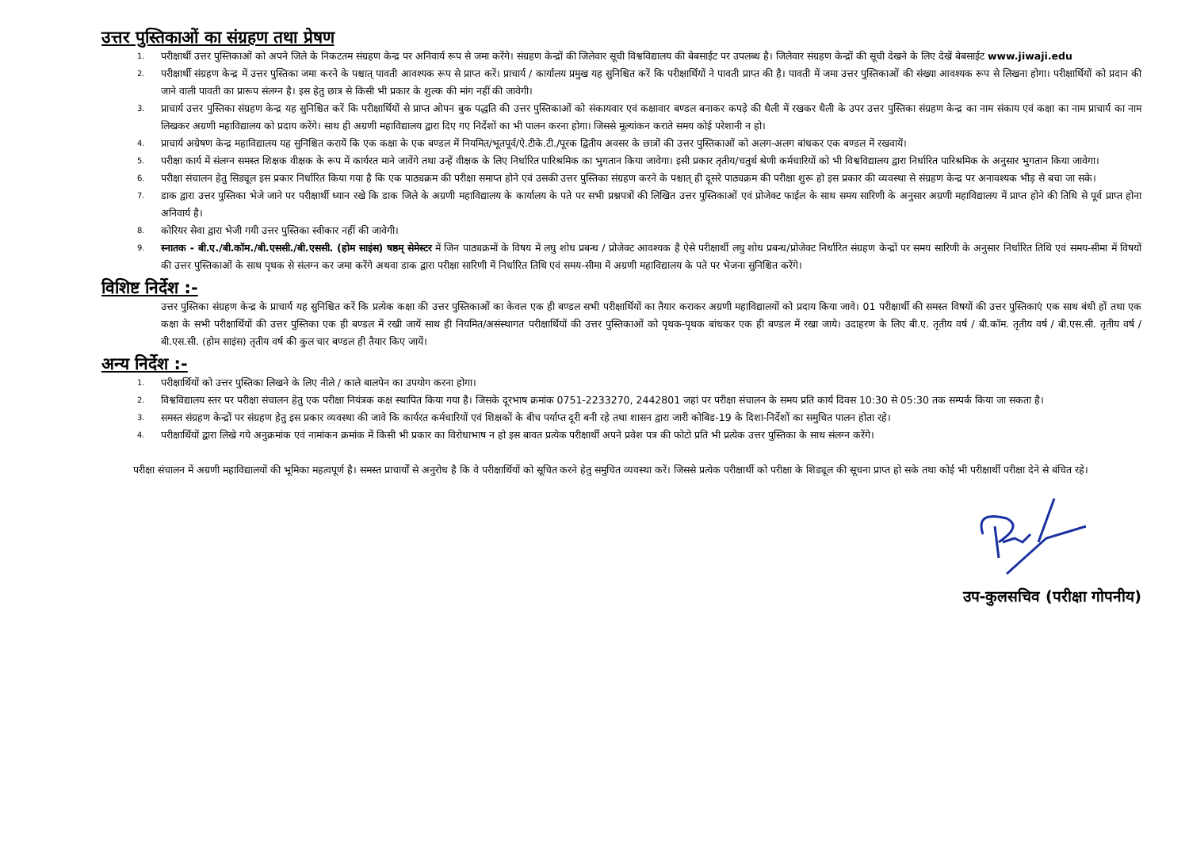उत्तर पुस्तिकाओं का संग्रहण तथा प्रेषण
1.
परीक्षार्थी उत्तर पुस्तिकाओं को अपने जिले के निकटतम संग्रहण केन्द्र पर अनिवार्य रूप से जमा करेंगे। संग्रहण केन्द्रों की जिलेवार सूची विश्वविद्यालय की बेबसाईट पर उपलब्ध है। जिलेवार संग्रहण केन्द्रों की सूची देखने के लिए देखें बेबसाईट www.jiwaji.edu
2.
परीक्षार्थी संग्रहण केन्द्र में उत्तर पुस्तिका जमा करने के पश्चात् पावती आवश्यक रूप से प्राप्त करें। प्राचार्य / कार्यालय प्रमुख यह सुनिश्चित करें कि परीक्षार्थियों ने पावती प्राप्त की है। पावती में जमा उत्तर पुस्तिकाओं की संख्या आवश्यक रूप से लिखना होगा। परीक्षार्थियों को प्रदान की जाने वाली पावती का प्रारूप संलग्न है। इस हेतु छात्र से किसी भी प्रकार के शुल्क की मांग नहीं की जावेगी।
3.
प्राचार्य उत्तर पुस्तिका संग्रहण केन्द्र यह सुनिश्चित करें कि परीक्षार्थियों से प्राप्त ओपन बुक पद्धति की उत्तर पुस्तिकाओं को संकायवार एवं कक्षावार बण्डल बनाकर कपड़े की थैली में रखकर थैली के उपर उत्तर पुस्तिका संग्रहण केन्द्र का नाम संकाय एवं कक्षा का नाम प्राचार्य का नाम लिखकर अग्रणी महाविद्यालय को प्रदाय करेंगे। साथ ही अग्रणी महाविद्यालय द्वारा दिए गए निर्देशों का भी पालन करना होगा। जिससे मूल्यांकन कराते समय कोई परेशानी न हो।
4.
प्राचार्य अग्रेषण केन्द्र महाविद्यालय यह सुनिश्चित करायें कि एक कक्षा के एक बण्डल में नियमित/भूतपूर्व/ऐ.टीके.टी./पूरक द्वितीय अवसर के छात्रों की उत्तर पुस्तिकाओं को अलग-अलग बांधकर एक बण्डल में रखवायें।
5.
परीक्षा कार्य में संलग्न समस्त शिक्षक वीक्षक के रूप में कार्यरत माने जावेंगे तथा उन्हें वीक्षक के लिए निर्धारित पारिश्रमिक का भुगतान किया जावेगा। इसी प्रकार तृतीय/चतुर्थ श्रेणी कर्मचारियों को भी विश्वविद्यालय द्वारा निर्धारित पारिश्रमिक के अनुसार भुगतान किया जावेगा।
6.
परीक्षा संचालन हेतु सिड्यूल इस प्रकार निर्धारित किया गया है कि एक पाठ्यक्रम की परीक्षा समाप्त होने एवं उसकी उत्तर पुस्तिका संग्रहण करने के पश्चात् ही दूसरे पाठ्यक्रम की परीक्षा शुरू हो इस प्रकार की व्यवस्था से संग्रहण केन्द्र पर अनावश्यक भीड़ से बचा जा सके।
7.
डाक द्वारा उत्तर पुस्तिका भेजे जाने पर परीक्षार्थी ध्यान रखे कि डाक जिले के अग्रणी महाविद्यालय के कार्यालय के पते पर सभी प्रश्नपत्रों की लिखित उत्तर पुस्तिकाओं एवं प्रोजेक्ट फाईल के साथ समय सारिणी के अनुसार अग्रणी महाविद्यालय में प्राप्त होने की तिथि से पूर्व प्राप्त होना अनिवार्य है।
8.
कोरियर सेवा द्वारा भेजी गयी उत्तर पुस्तिका स्वीकार नहीं की जावेगी।
9.
स्नातक - बी.ए./बी.कॉम./बी.एससी./बी.एससी. (होम साइंस) षष्ठम् सेमेस्टर में जिन पाठ्यक्रमों के विषय में लघु शोध प्रबन्ध / प्रोजेक्ट आवश्यक है ऐसे परीक्षार्थी लघु शोध प्रबन्ध/प्रोजेक्ट निर्धारित संग्रहण केन्द्रों पर समय सारिणी के अनुसार निर्धारित तिथि एवं समय-सीमा में विषयों की उत्तर पुस्तिकाओं के साथ पृथक से संलग्न कर जमा करेंगे अथवा डाक द्वारा परीक्षा सारिणी में निर्धारित तिथि एवं समय-सीमा में अग्रणी महाविद्यालय के पते पर भेजना सुनिश्चित करेंगे।
विशिष्ट निर्देश :-
उत्तर पुस्तिका संग्रहण केन्द्र के प्राचार्य यह सुनिश्चित करें कि प्रत्येक कक्षा की उत्तर पुस्तिकाओं का केवल एक ही बण्डल सभी परीक्षार्थियों का तैयार कराकर अग्रणी महाविद्यालयों को प्रदाय किया जावे। 01 परीक्षार्थी की समस्त विषयों की उत्तर पुस्तिकाएं एक साथ बंधी हों तथा एक कक्षा के सभी परीक्षार्थियों की उत्तर पुस्तिका एक ही बण्डल में रखी जायें साथ ही नियमित/असंस्थागत परीक्षार्थियों की उत्तर पुस्तिकाओं को पृथक-पृथक बांधकर एक ही बण्डल में रखा जाये। उदाहरण के लिए बी.ए. तृतीय वर्ष / बी.कॉम. तृतीय वर्ष / बी.एस.सी. तृतीय वर्ष / बी.एस.सी. (होम साइंस) तृतीय वर्ष की कुल चार बण्डल ही तैयार किए जायें।
अन्य निर्देश :-
1.
परीक्षार्थियों को उत्तर पुस्तिका लिखने के लिए नीले / काले बालपेन का उपयोग करना होगा।
2.
विश्वविद्यालय स्तर पर परीक्षा संचालन हेतु एक परीक्षा नियंत्रक कक्ष स्थापित किया गया है। जिसके दूरभाष क्रमांक 0751-2233270, 2442801 जहां पर परीक्षा संचालन के समय प्रति कार्य दिवस 10:30 से 05:30 तक सम्पर्क किया जा सकता है।
3.
समस्त संग्रहण केन्द्रों पर संग्रहण हेतु इस प्रकार व्यवस्था की जावे कि कार्यरत कर्मचारियों एवं शिक्षकों के बीच पर्याप्त दूरी बनी रहे तथा शासन द्वारा जारी कोबिड-19 के दिशा-निर्देशों का समुचित पालन होता रहे।
4.
परीक्षार्थियों द्वारा लिखे गये अनुक्रमांक एवं नामांकन क्रमांक में किसी भी प्रकार का विरोधाभाष न हो इस बावत प्रत्येक परीक्षार्थी अपने प्रवेश पत्र की फोटो प्रति भी प्रत्येक उत्तर पुस्तिका के साथ संलग्न करेंगे।
परीक्षा संचालन में अग्रणी महाविद्यालयों की भूमिका महत्वपूर्ण है। समस्त प्राचार्यों से अनुरोध है कि वे परीक्षार्थियों को सूचित करने हेतु समुचित व्यवस्था करें। जिससे प्रत्येक परीक्षार्थी को परीक्षा के शिड्यूल की सूचना प्राप्त हो सके तथा कोई भी परीक्षार्थी परीक्षा देने से बंचित रहे।
उप-कुलसचिव (परीक्षा गोपनीय)